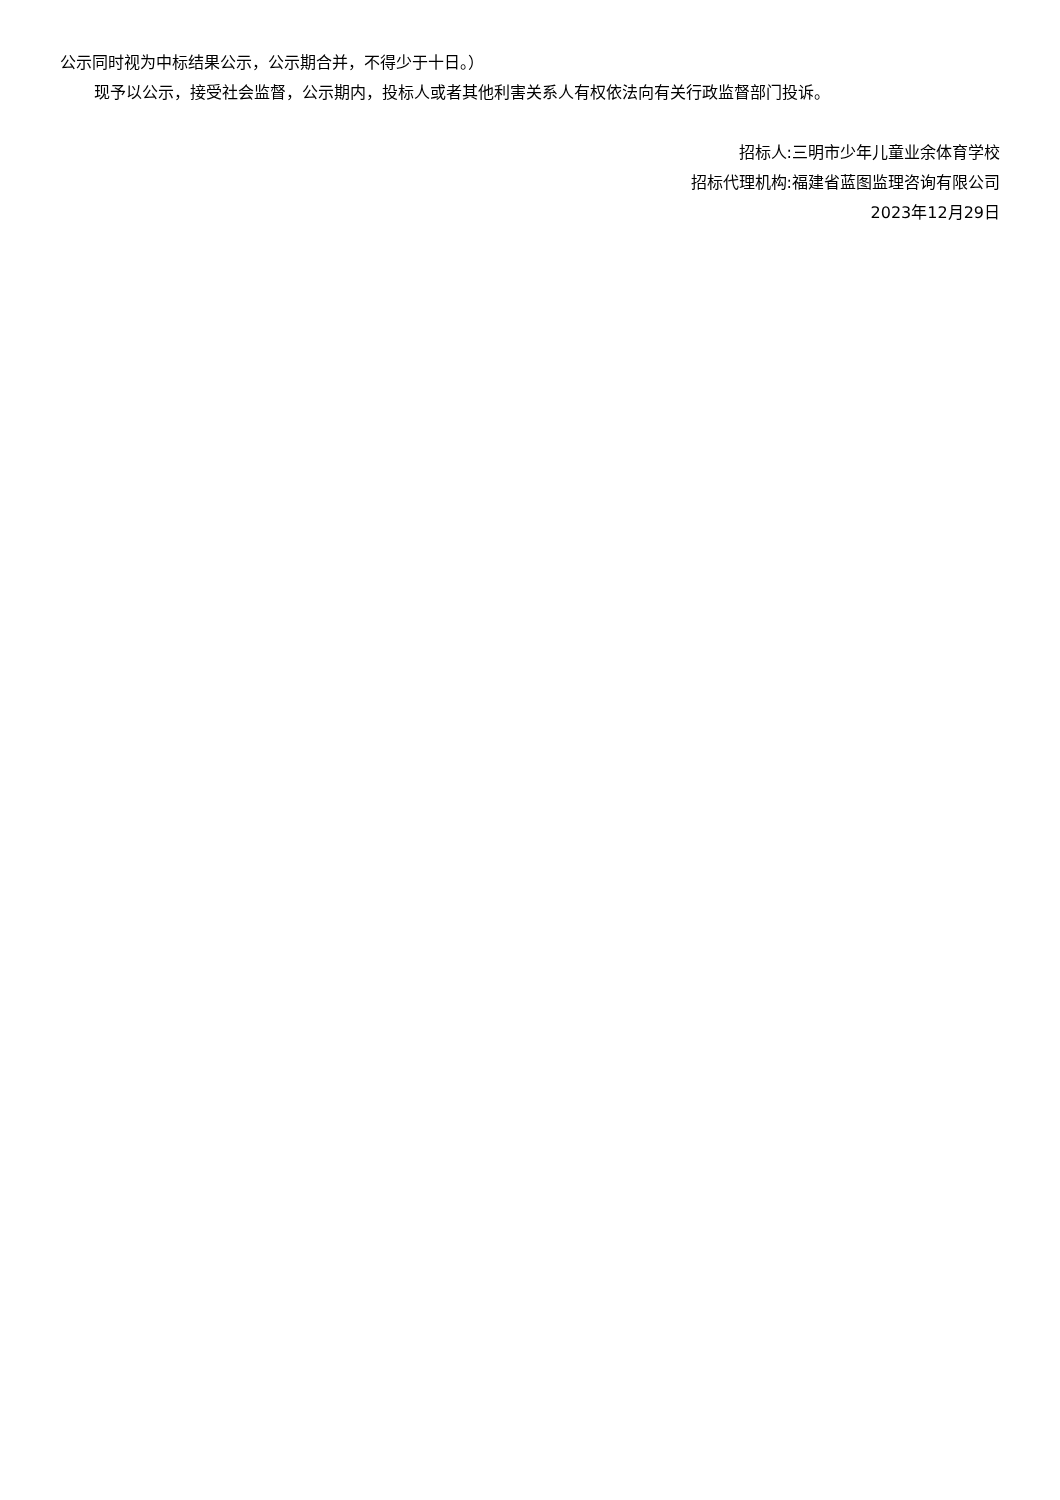公示同时视为中标结果公示，公示期合并，不得少于十日。）
现予以公示，接受社会监督，公示期内，投标人或者其他利害关系人有权依法向有关行政监督部门投诉。
招标人:三明市少年儿童业余体育学校
招标代理机构:福建省蓝图监理咨询有限公司
2023年12月29日